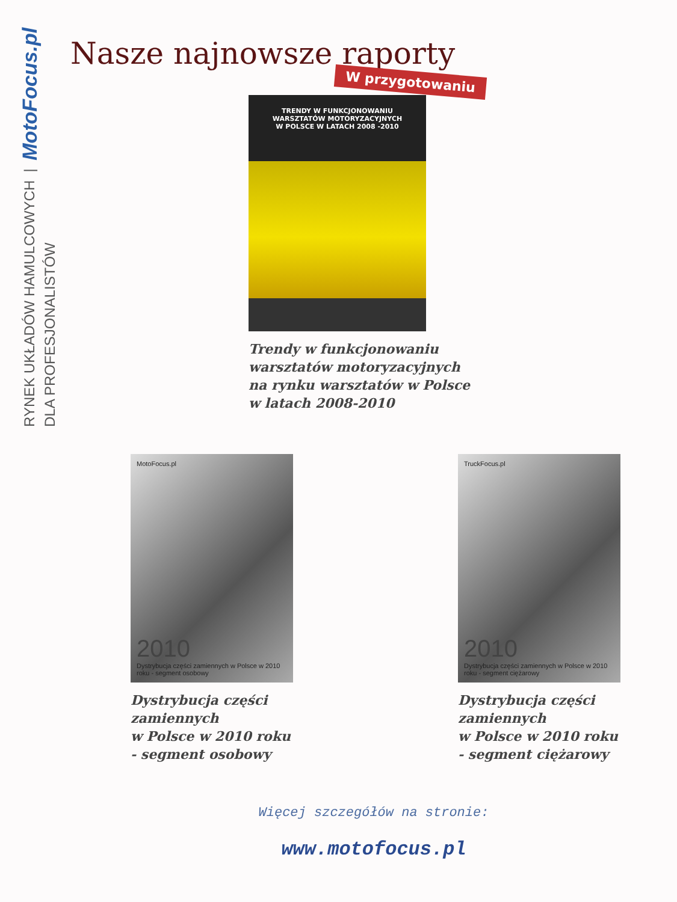RYNEK UKŁADÓW HAMULCOWYCH | MotoFocus.pl DLA PROFESJONALISTÓW
Nasze najnowsze raporty
W przygotowaniu
TRENDY W FUNKCJONOWANIU
WARSZTATÓW MOTORYZACYJNYCH
W POLSCE W LATACH 2008 -2010
Trendy w funkcjonowaniu
warsztatów motoryzacyjnych
na rynku warsztatów w Polsce
w latach 2008-2010
MotoFocus.pl
2010
Dystrybucja części zamiennych w Polsce w 2010 roku - segment osobowy
Dystrybucja części zamiennych
w Polsce w 2010 roku
- segment osobowy
TruckFocus.pl
2010
Dystrybucja części zamiennych w Polsce w 2010 roku - segment ciężarowy
Dystrybucja części zamiennych
w Polsce w 2010 roku
- segment ciężarowy
Więcej szczegółów na stronie:
www.motofocus.pl